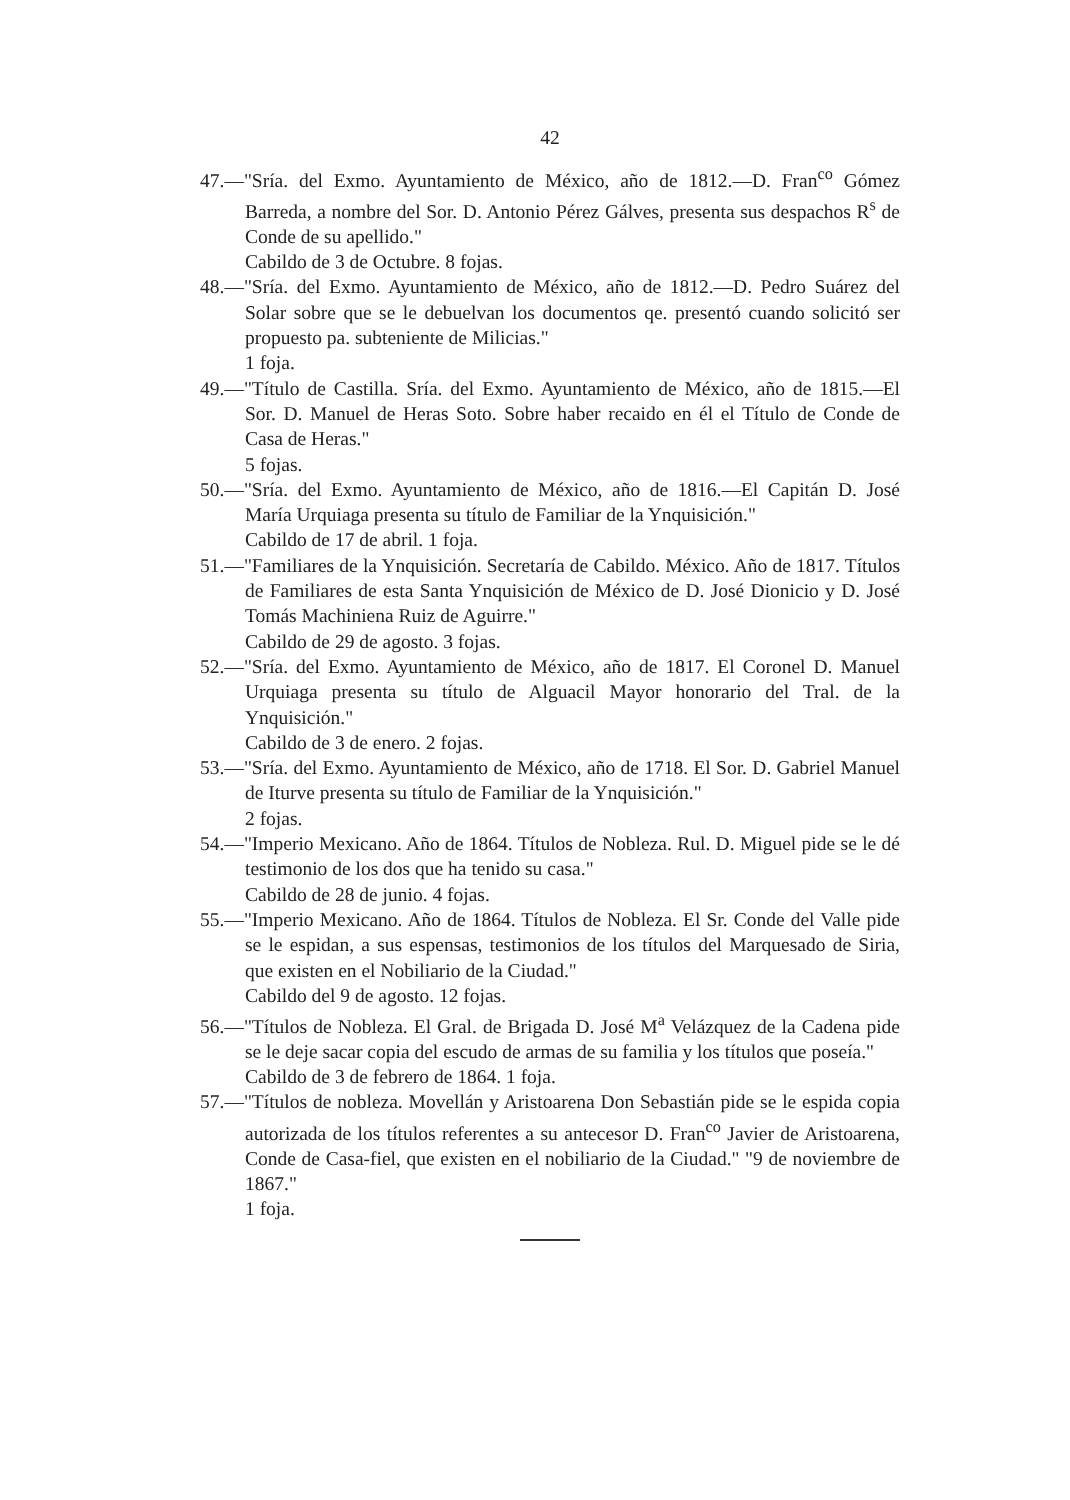42
47.—"Sría. del Exmo. Ayuntamiento de México, año de 1812.—D. Fran<sup>co</sup> Gómez Barreda, a nombre del Sor. D. Antonio Pérez Gálves, presenta sus despachos R<sup>s</sup> de Conde de su apellido."
Cabildo de 3 de Octubre. 8 fojas.
48.—"Sría. del Exmo. Ayuntamiento de México, año de 1812.—D. Pedro Suárez del Solar sobre que se le debuelvan los documentos qe. presentó cuando solicitó ser propuesto pa. subteniente de Milicias."
1 foja.
49.—"Título de Castilla. Sría. del Exmo. Ayuntamiento de México, año de 1815.—El Sor. D. Manuel de Heras Soto. Sobre haber recaido en él el Título de Conde de Casa de Heras."
5 fojas.
50.—"Sría. del Exmo. Ayuntamiento de México, año de 1816.—El Capitán D. José María Urquiaga presenta su título de Familiar de la Ynquisición."
Cabildo de 17 de abril. 1 foja.
51.—"Familiares de la Ynquisición. Secretaría de Cabildo. México. Año de 1817. Títulos de Familiares de esta Santa Ynquisición de México de D. José Dionicio y D. José Tomás Machiniena Ruiz de Aguirre."
Cabildo de 29 de agosto. 3 fojas.
52.—"Sría. del Exmo. Ayuntamiento de México, año de 1817. El Coronel D. Manuel Urquiaga presenta su título de Alguacil Mayor honorario del Tral. de la Ynquisición."
Cabildo de 3 de enero. 2 fojas.
53.—"Sría. del Exmo. Ayuntamiento de México, año de 1718. El Sor. D. Gabriel Manuel de Iturve presenta su título de Familiar de la Ynquisición."
2 fojas.
54.—"Imperio Mexicano. Año de 1864. Títulos de Nobleza. Rul. D. Miguel pide se le dé testimonio de los dos que ha tenido su casa."
Cabildo de 28 de junio. 4 fojas.
55.—"Imperio Mexicano. Año de 1864. Títulos de Nobleza. El Sr. Conde del Valle pide se le espidan, a sus espensas, testimonios de los títulos del Marquesado de Siria, que existen en el Nobiliario de la Ciudad."
Cabildo del 9 de agosto. 12 fojas.
56.—"Títulos de Nobleza. El Gral. de Brigada D. José M<sup>a</sup> Velázquez de la Cadena pide se le deje sacar copia del escudo de armas de su familia y los títulos que poseía."
Cabildo de 3 de febrero de 1864. 1 foja.
57.—"Títulos de nobleza. Movellán y Aristoarena Don Sebastián pide se le espida copia autorizada de los títulos referentes a su antecesor D. Fran<sup>co</sup> Javier de Aristoarena, Conde de Casa-fiel, que existen en el nobiliario de la Ciudad." "9 de noviembre de 1867."
1 foja.